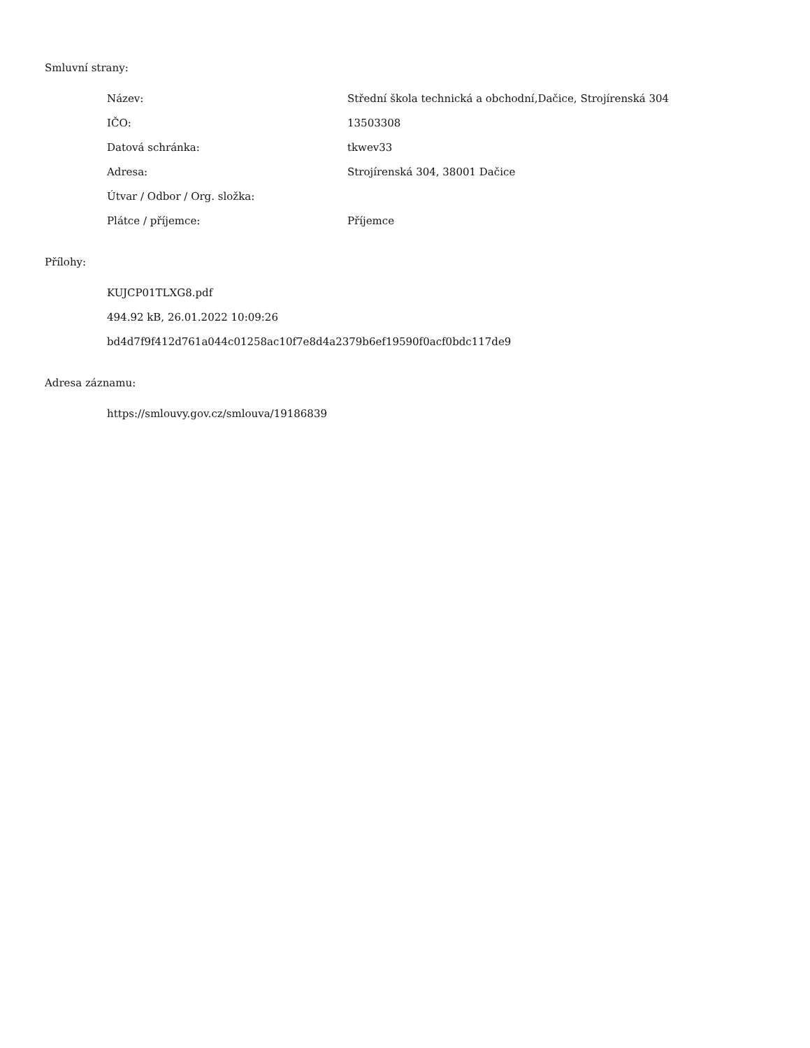Smluvní strany:
| Název: | Střední škola technická a obchodní,Dačice, Strojírenská 304 |
| IČO: | 13503308 |
| Datová schránka: | tkwev33 |
| Adresa: | Strojírenská 304, 38001 Dačice |
| Útvar / Odbor / Org. složka: | |
| Plátce / příjemce: | Příjemce |
Přílohy:
KUJCP01TLXG8.pdf
494.92 kB, 26.01.2022 10:09:26
bd4d7f9f412d761a044c01258ac10f7e8d4a2379b6ef19590f0acf0bdc117de9
Adresa záznamu:
https://smlouvy.gov.cz/smlouva/19186839